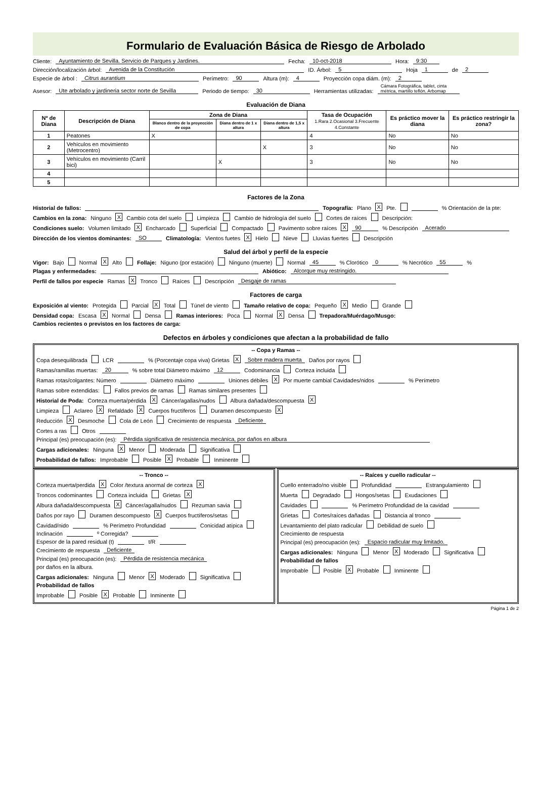Formulario de Evaluación Básica de Riesgo de Arbolado
Cliente: Ayuntamiento de Sevilla. Servicio de Parques y Jardines. Fecha: 10-oct-2018 Hora: 9:30
Dirección/localización árbol: Avenida de la Constitución ID. Árbol: 5 Hoja 1 de 2
Especie de árbol : Citrus aurantium Perímetro: 90 Altura (m): 4 Proyección copa diám. (m): 2
Asesor: Ute arbolado y jardineria sector norte de Sevilla Periodo de tiempo: 30 Herramientas utilizadas: Cámara Fotográfica, tablet, cinta métrica, martillo teflón, Arbomap
Evaluación de Diana
| Nº de Diana | Descripción de Diana | Zona de Diana | | | Tasa de Ocupación 1.Rara 2.Ocasional 3.Frecuente 4.Constante | Es práctico mover la diana | Es práctico restringir la zona? |
| --- | --- | --- | --- | --- | --- | --- | --- |
| | | Blanco dentro de la proyección de copa | Diana dentro de 1 x altura | Diana dentro de 1,5 x altura | | | |
| 1 | Peatones | X | | | 4 | No | No |
| 2 | Vehículos en movimiento (Metrocentro) | | | X | 3 | No | No |
| 3 | Vehículos en movimiento (Carril bici) | | X | | 3 | No | No |
| 4 | | | | | | | |
| 5 | | | | | | | |
Factores de la Zona
Historial de fallos: Topografía: Plano X Pte. % Orientación de la pte:
Cambios en la zona: Ninguno X Cambio cota del suelo Limpieza Cambio de hidrología del suelo Cortes de raíces Descripción:
Condiciones suelo: Volumen limitado X Encharcado Superficial Compactado Pavimento sobre raíces X 90 % Descripción Acerado
Dirección de los vientos dominantes: SO Climatología: Vientos fuetes X Hielo Nieve Lluvias fuertes Descripción
Salud del árbol y perfil de la especie
Vigor: Bajo Normal X Alto Follaje: Niguno (por estación) Ninguno (muerte) Normal 45 % Clorótico 0 % Necrótico 55 %
Plagas y enfermedades: Abiótico: Alcorque muy restringido.
Perfil de fallos por especie Ramas X Tronco Raíces Descripción Desgaje de ramas
Factores de carga
Exposición al viento: Protegida Parcial X Total Túnel de viento Tamaño relativo de copa: Pequeño X Medio Grande
Densidad copa: Escasa X Normal Densa Ramas interiores: Poca Normal X Densa Trepadora/Muérdago/Musgo:
Cambios recientes o previstos en los factores de carga:
Defectos en árboles y condiciones que afectan a la probabilidad de fallo
-- Copa y Ramas --
Copa desequilibrada LCR % (Porcentaje copa viva) Grietas X Sobre madera muerta Daños por rayos
Ramas/ramillas muertas: 20 % sobre total Diámetro máximo 12 Codominancia Corteza incluida
Ramas rotas/colgantes: Número Diámetro máximo Uniones débiles X Por muerte cambial Cavidades/nidos % Perímetro
Ramas sobre extendidas: Fallos previos de ramas Ramas similares presentes
Historial de Poda: Corteza muerta/pérdida X Cáncer/agallas/nudos Albura dañada/descompuesta X
Limpieza Aclareo X Refaldado X Cuerpos fructíferos Duramen descompuesto X
Reducción X Desmoche Cola de León Crecimiento de respuesta Deficiente
Cortes a ras Otros
Principal (es) preocupación (es): Pérdida significativa de resistencia mecánica, por daños en albura
Cargas adicionales: Ninguna X Menor Moderada Significativa
Probabilidad de fallos: Improbable Posible X Probable Inminente
-- Tronco --
Corteza muerta/perdida X Color /textura anormal de corteza X
Troncos codominantes Corteza incluida Grietas X
Albura dañada/descompuesta X Cáncer/agalla/nudos Rezuman savia
Daños por rayo Duramen descompuesto X Cuerpos fructíferos/setas
Cavidad/nido % Perímetro Profundidad Conicidad atípica
Inclinación º Corregida?
Espesor de la pared residual (t) t/R
Crecimiento de respuesta Deficiente
Principal (es) preocupación (es): Pérdida de resistencia mecánica
por daños en la albura.
Cargas adicionales: Ninguna Menor X Moderado Significativa
Probabilidad de fallos
Improbable Posible X Probable Inminente
-- Raíces y cuello radicular --
Cuello enterrado/no visible Profundidad Estrangulamiento
Muerta Degradado Hongos/setas Exudaciones
Cavidades % Perímetro Profundidad de la cavidad
Grietas Cortes/raíces dañadas Distancia al tronco
Levantamiento del plato radicular Debilidad de suelo
Crecimiento de respuesta
Principal (es) preocupación (es): Espacio radicular muy limitado.
Cargas adicionales: Ninguna Menor X Moderado Significativa
Probabilidad de fallos
Improbable Posible X Probable Inminente
Página 1 de 2